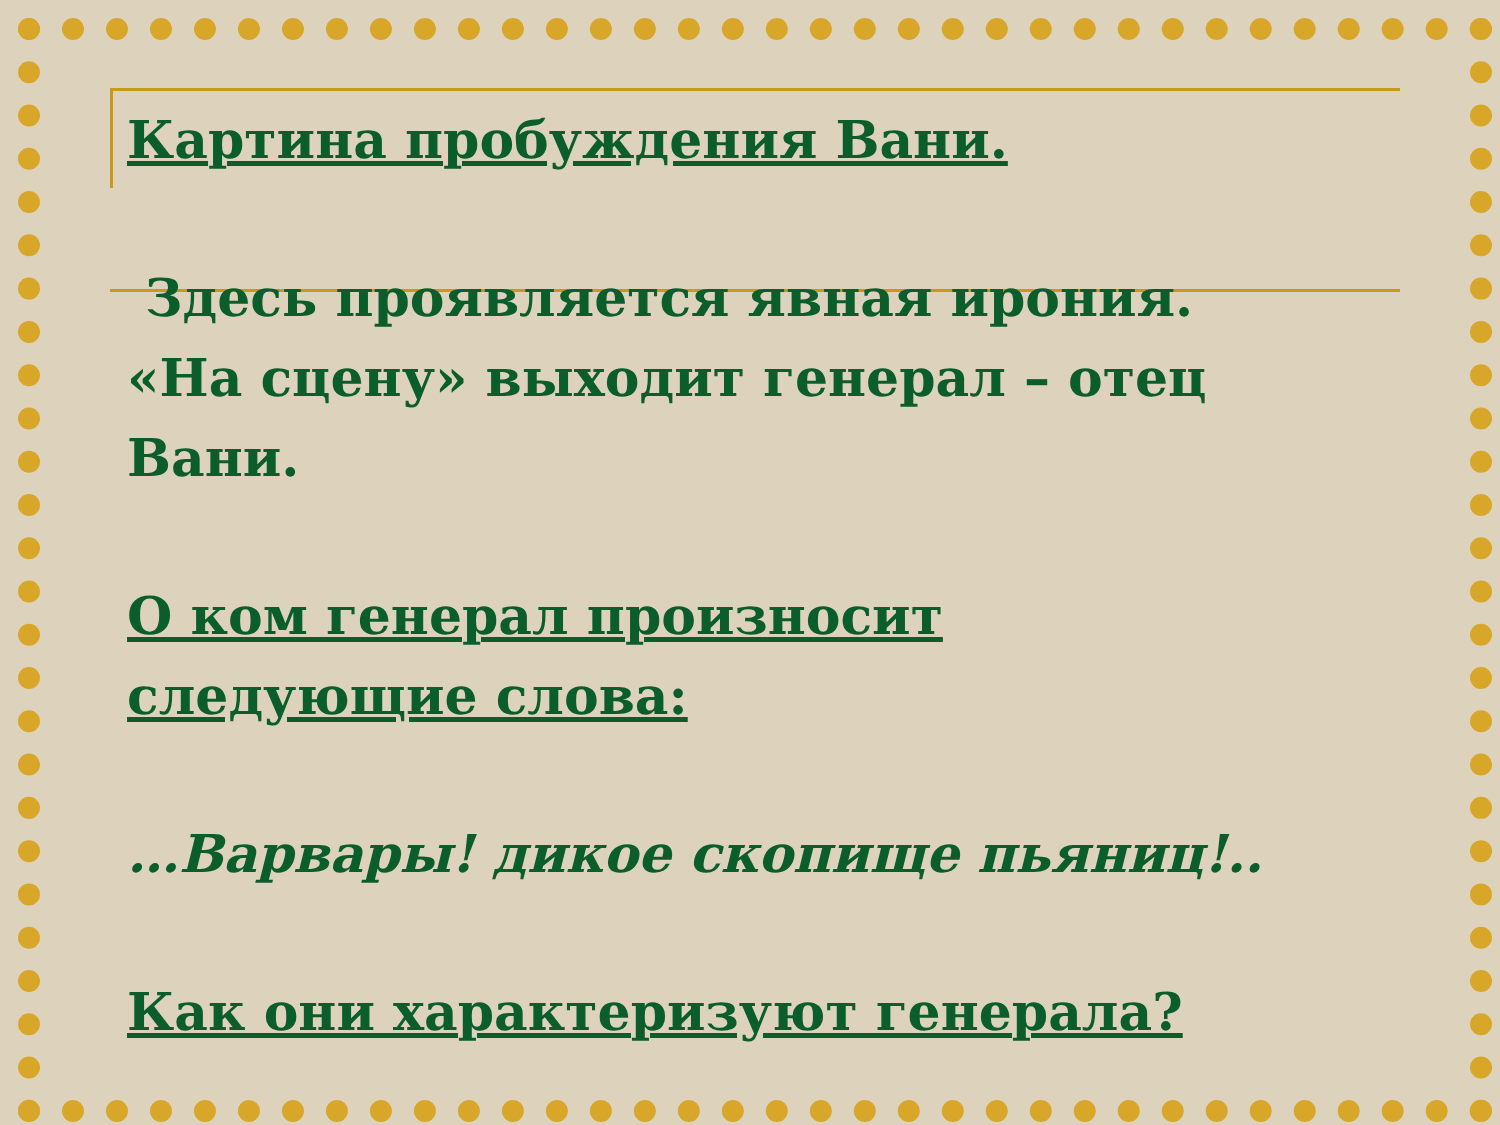Картина пробуждения Вани.
Здесь проявляется явная ирония. «На сцену» выходит генерал – отец Вани.
О ком генерал произносит следующие слова:
…Варвары! дикое скопище пьяниц!..
Как они характеризуют генерала?